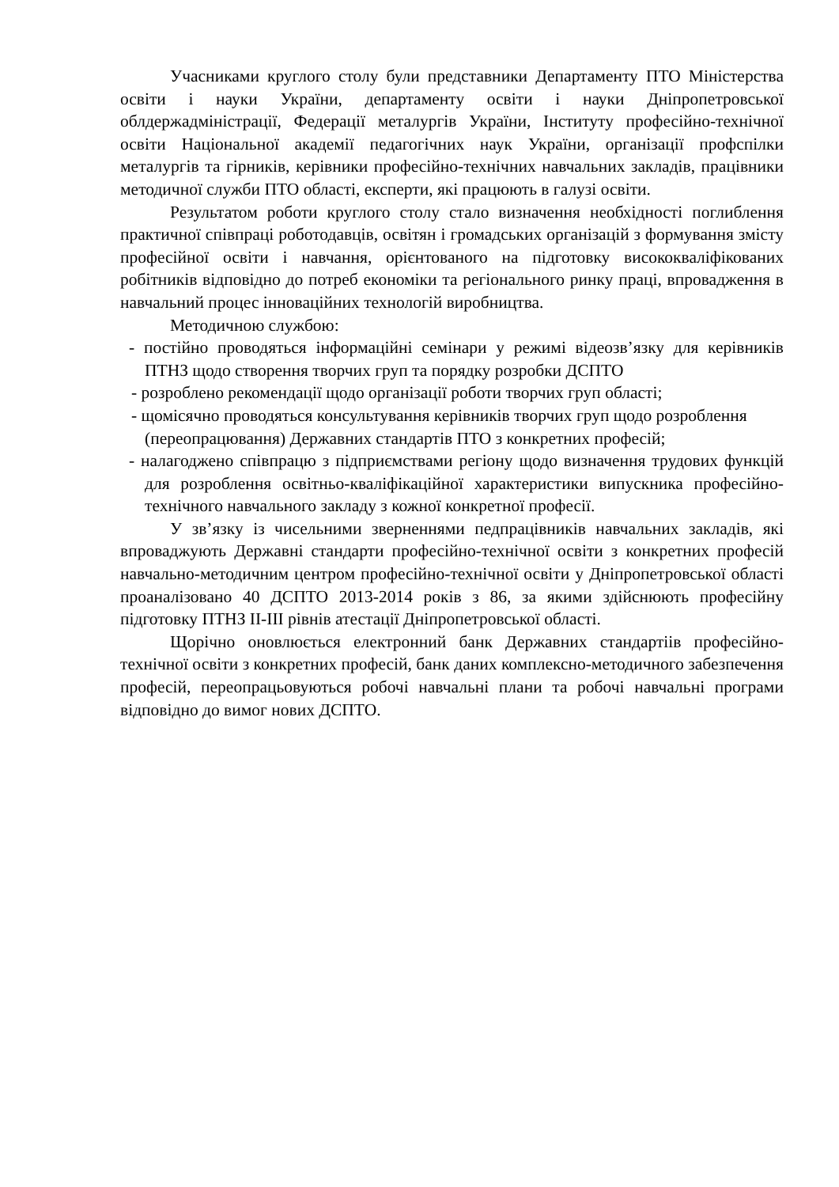Учасниками круглого столу були представники Департаменту ПТО Міністерства освіти і науки України, департаменту освіти і науки Дніпропетровської облдержадміністрації, Федерації металургів України, Інституту професійно-технічної освіти Національної академії педагогічних наук України, організації профспілки металургів та гірників, керівники професійно-технічних навчальних закладів, працівники методичної служби ПТО області, експерти, які працюють в галузі освіти.
Результатом роботи круглого столу стало визначення необхідності поглиблення практичної співпраці роботодавців, освітян і громадських організацій з формування змісту професійної освіти і навчання, орієнтованого на підготовку висококваліфікованих робітників відповідно до потреб економіки та регіонального ринку праці, впровадження в навчальний процес інноваційних технологій виробництва.
Методичною службою:
- постійно проводяться інформаційні семінари у режимі відеозв’язку для керівників ПТНЗ щодо створення творчих груп та порядку розробки ДСПТО
- розроблено рекомендації щодо організації роботи творчих груп області;
- щомісячно проводяться консультування керівників творчих груп щодо розроблення (переопрацювання) Державних стандартів ПТО з конкретних професій;
- налагоджено співпрацю з підприємствами регіону щодо визначення трудових функцій для розроблення освітньо-кваліфікаційної характеристики випускника професійно-технічного навчального закладу з кожної конкретної професії.
У зв’язку із чисельними зверненнями педпрацівників навчальних закладів, які впроваджують Державні стандарти професійно-технічної освіти з конкретних професій навчально-методичним центром професійно-технічної освіти у Дніпропетровської області проаналізовано 40 ДСПТО 2013-2014 років з 86, за якими здійснюють професійну підготовку ПТНЗ II-III рівнів атестації Дніпропетровської області.
Щорічно оновлюється електронний банк Державних стандартіів професійно-технічної освіти з конкретних професій, банк даних комплексно-методичного забезпечення професій, переопрацьовуються робочі навчальні плани та робочі навчальні програми відповідно до вимог нових ДСПТО.